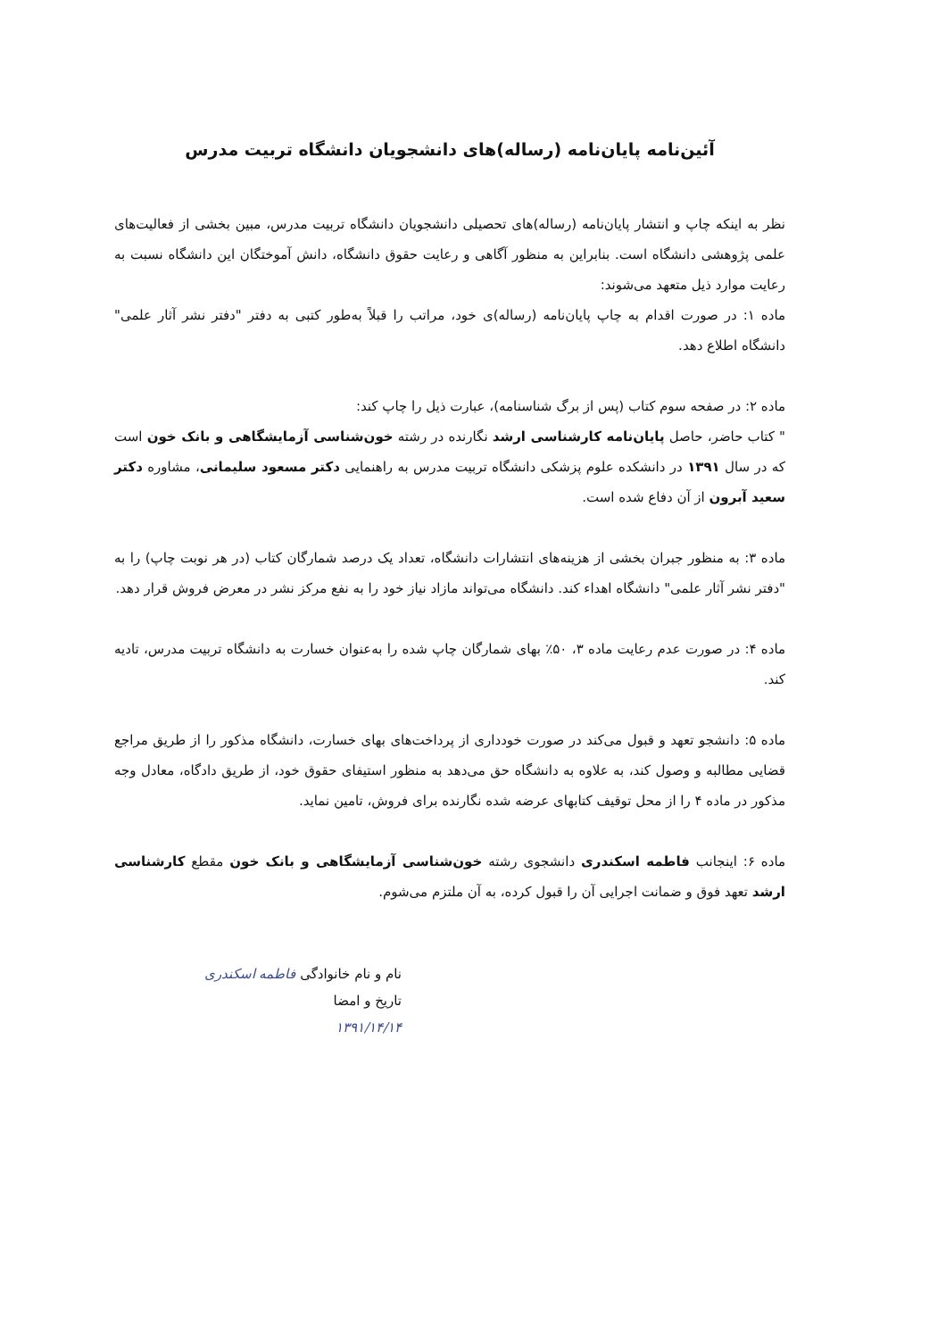آئین‌نامه پایان‌نامه (رساله)های دانشجویان دانشگاه تربیت مدرس
نظر به اینکه چاپ و انتشار پایان‌نامه (رساله)های تحصیلی دانشجویان دانشگاه تربیت مدرس، مبین بخشی از فعالیت‌های علمی پژوهشی دانشگاه است. بنابراین به منظور آگاهی و رعایت حقوق دانشگاه، دانش آموختگان این دانشگاه نسبت به رعایت موارد ذیل متعهد می‌شوند:
ماده ۱: در صورت اقدام به چاپ پایان‌نامه (رساله)ی خود، مراتب را قبلاً به‌طور کتبی به دفتر "دفتر نشر آثار علمی" دانشگاه اطلاع دهد.
ماده ۲: در صفحه سوم کتاب (پس از برگ شناسنامه)، عبارت ذیل را چاپ کند:
" کتاب حاضر، حاصل پایان‌نامه کارشناسی ارشد نگارنده در رشته خون‌شناسی آزمایشگاهی و بانک خون است که در سال ۱۳۹۱ در دانشکده علوم پزشکی دانشگاه تربیت مدرس به راهنمایی دکتر مسعود سلیمانی، مشاوره دکتر سعید آبرون از آن دفاع شده است.
ماده ۳: به منظور جبران بخشی از هزینه‌های انتشارات دانشگاه، تعداد یک درصد شمارگان کتاب (در هر نوبت چاپ) را به "دفتر نشر آثار علمی" دانشگاه اهداء کند. دانشگاه می‌تواند مازاد نیاز خود را به نفع مرکز نشر در معرض فروش قرار دهد.
ماده ۴: در صورت عدم رعایت ماده ۳، ۵۰٪ بهای شمارگان چاپ شده را به‌عنوان خسارت به دانشگاه تربیت مدرس، تادیه کند.
ماده ۵: دانشجو تعهد و قبول می‌کند در صورت خودداری از پرداخت‌های بهای خسارت، دانشگاه مذکور را از طریق مراجع قضایی مطالبه و وصول کند، به علاوه به دانشگاه حق می‌دهد به منظور استیفای حقوق خود، از طریق دادگاه، معادل وجه مذکور در ماده ۴ را از محل توقیف کتابهای عرضه شده نگارنده برای فروش، تامین نماید.
ماده ۶: اینجانب فاطمه اسکندری دانشجوی رشته خون‌شناسی آزمایشگاهی و بانک خون مقطع کارشناسی ارشد تعهد فوق و ضمانت اجرایی آن را قبول کرده، به آن ملتزم می‌شوم.
نام و نام خانوادگی فاطمه اسکندری
تاریخ و امضا
۱۳۹۱/۱۴/۱۴